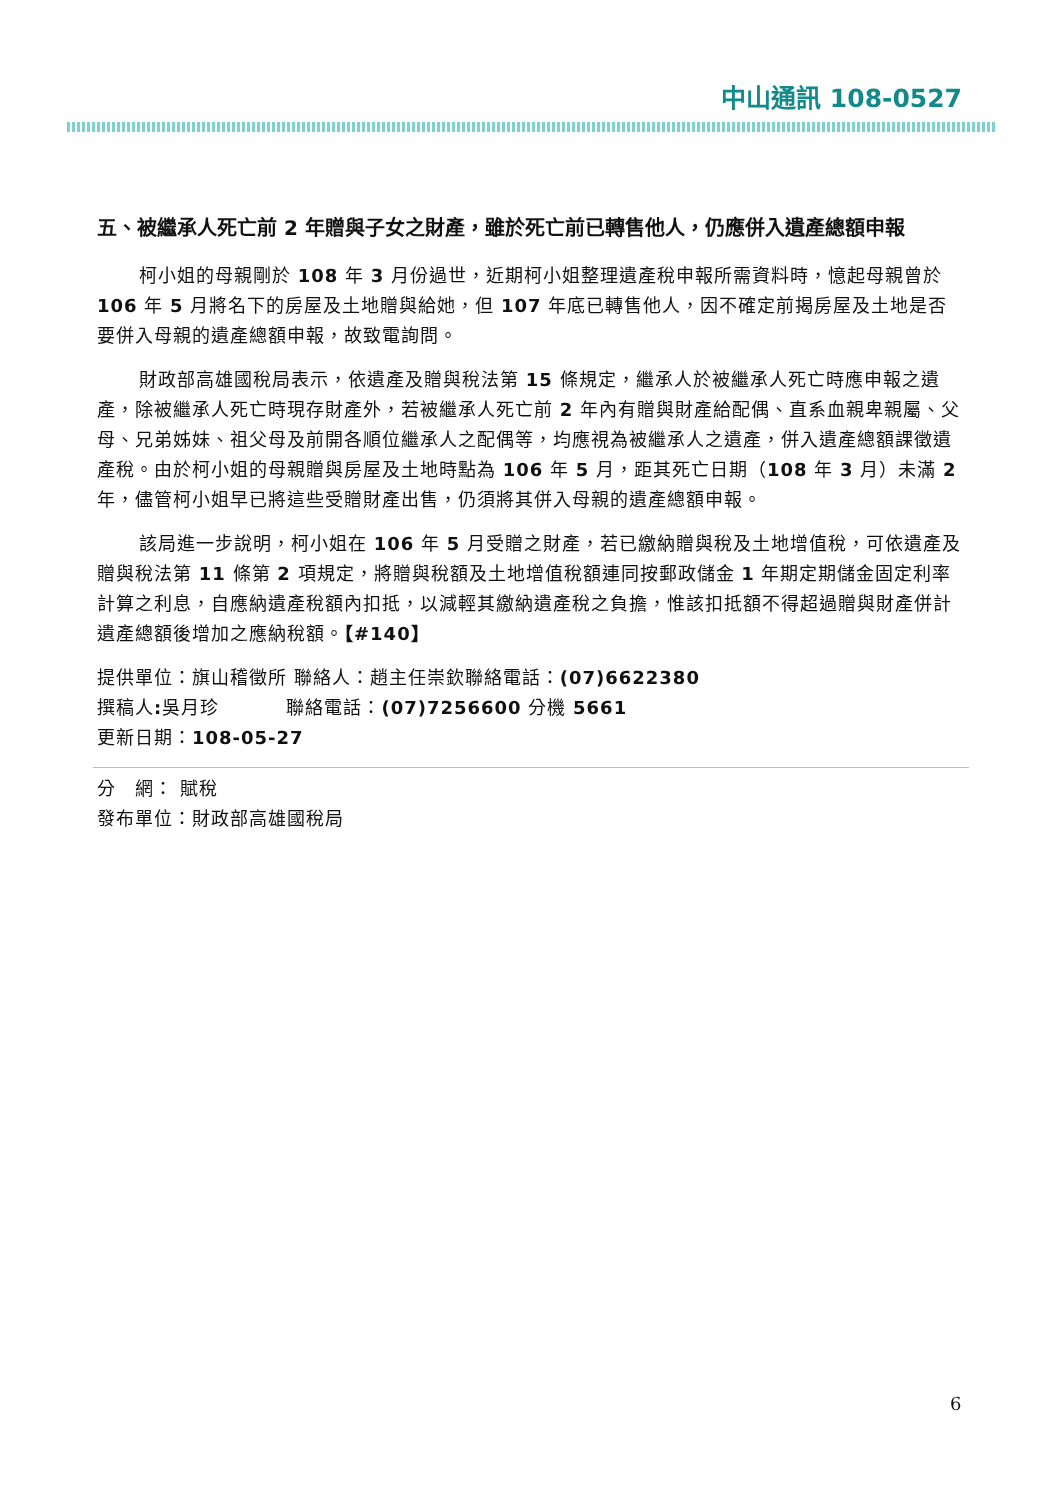中山通訊 108-0527
五、被繼承人死亡前 2 年贈與子女之財產，雖於死亡前已轉售他人，仍應併入遺產總額申報
柯小姐的母親剛於 108 年 3 月份過世，近期柯小姐整理遺產稅申報所需資料時，憶起母親曾於 106 年 5 月將名下的房屋及土地贈與給她，但 107 年底已轉售他人，因不確定前揭房屋及土地是否要併入母親的遺產總額申報，故致電詢問。
財政部高雄國稅局表示，依遺產及贈與稅法第 15 條規定，繼承人於被繼承人死亡時應申報之遺產，除被繼承人死亡時現存財產外，若被繼承人死亡前 2 年內有贈與財產給配偶、直系血親卑親屬、父母、兄弟姊妹、祖父母及前開各順位繼承人之配偶等，均應視為被繼承人之遺產，併入遺產總額課徵遺產稅。由於柯小姐的母親贈與房屋及土地時點為 106 年 5 月，距其死亡日期（108 年 3 月）未滿 2 年，儘管柯小姐早已將這些受贈財產出售，仍須將其併入母親的遺產總額申報。
該局進一步說明，柯小姐在 106 年 5 月受贈之財產，若已繳納贈與稅及土地增值稅，可依遺產及贈與稅法第 11 條第 2 項規定，將贈與稅額及土地增值稅額連同按郵政儲金 1 年期定期儲金固定利率計算之利息，自應納遺產稅額內扣抵，以減輕其繳納遺產稅之負擔，惟該扣抵額不得超過贈與財產併計遺產總額後增加之應納稅額。【#140】
提供單位：旗山稽徵所 聯絡人：趙主任崇欽聯絡電話：(07)6622380
撰稿人: 吳月珍 聯絡電話：(07)7256600 分機 5661
更新日期：108-05-27
分　網： 賦稅
發布單位：財政部高雄國稅局
6